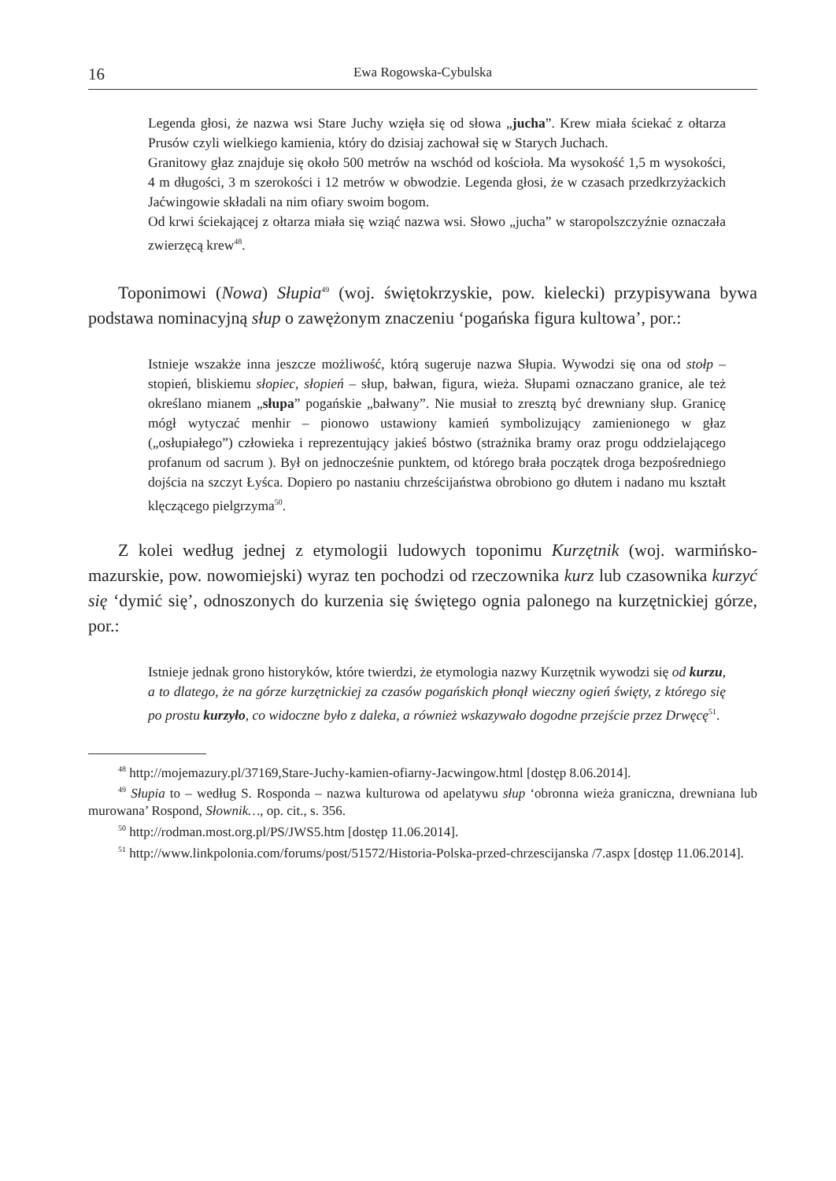16 Ewa Rogowska-Cybulska
Legenda głosi, że nazwa wsi Stare Juchy wzięła się od słowa „jucha”. Krew miała ściekać z ołtarza Prusów czyli wielkiego kamienia, który do dzisiaj zachował się w Starych Juchach.
Granitowy głaz znajduje się około 500 metrów na wschód od kościoła. Ma wysokość 1,5 m wysokości, 4 m długości, 3 m szerokości i 12 metrów w obwodzie. Legenda głosi, że w czasach przedkrzyżackich Jaćwingowie składali na nim ofiary swoim bogom.
Od krwi ściekającej z ołtarza miała się wziąć nazwa wsi. Słowo „jucha” w staropolszczyźnie oznaczała zwierzęcą krew<sup>48</sup>.
Toponimowi (Nowa) Słupia<sup>49</sup> (woj. świętokrzyskie, pow. kielecki) przypisywana bywa podstawa nominacyjną słup o zawężonym znaczeniu ‘pogańska figura kultowa’, por.:
Istnieje wszakże inna jeszcze możliwość, którą sugeruje nazwa Słupia. Wywodzi się ona od stołp – stopień, bliskiemu słopiec, słopień – słup, bałwan, figura, wieża. Słupami oznaczano granice, ale też określano mianem „słupa” pogańskie „bałwany”. Nie musiał to zresztą być drewniany słup. Granicę mógł wytyczać menhir – pionowo ustawiony kamień symbolizujący zamienionego w głaz („osłupiałego”) człowieka i reprezentujący jakieś bóstwo (strażnika bramy oraz progu oddzielającego profanum od sacrum ). Był on jednocześnie punktem, od którego brała początek droga bezpośredniego dojścia na szczyt Łyśca. Dopiero po nastaniu chrześcijaństwa obrobiono go dłutem i nadano mu kształt klęczącego pielgrzyma<sup>50</sup>.
Z kolei według jednej z etymologii ludowych toponimu Kurzętnik (woj. warmińsko-mazurskie, pow. nowomiejski) wyraz ten pochodzi od rzeczownika kurz lub czasownika kurzyć się ‘dymić się’, odnoszonych do kurzenia się świętego ognia palonego na kurzętnickiej górze, por.:
Istnieje jednak grono historyków, które twierdzi, że etymologia nazwy Kurzętnik wywodzi się od kurzu, a to dlatego, że na górze kurzętnickiej za czasów pogańskich płonął wieczny ogień święty, z którego się po prostu kurzyło, co widoczne było z daleka, a również wskazywało dogodne przejście przez Drwęcę<sup>51</sup>.
<sup>48</sup> http://mojemazury.pl/37169,Stare-Juchy-kamien-ofiarny-Jacwingow.html [dostęp 8.06.2014].
<sup>49</sup> Słupia to – według S. Rosponda – nazwa kulturowa od apelatywu słup ‘obronna wieża graniczna, drewniana lub murowana’ Rospond, Słownik…, op. cit., s. 356.
<sup>50</sup> http://rodman.most.org.pl/PS/JWS5.htm [dostęp 11.06.2014].
<sup>51</sup> http://www.linkpolonia.com/forums/post/51572/Historia-Polska-przed-chrzescijanska /7.aspx [dostęp 11.06.2014].